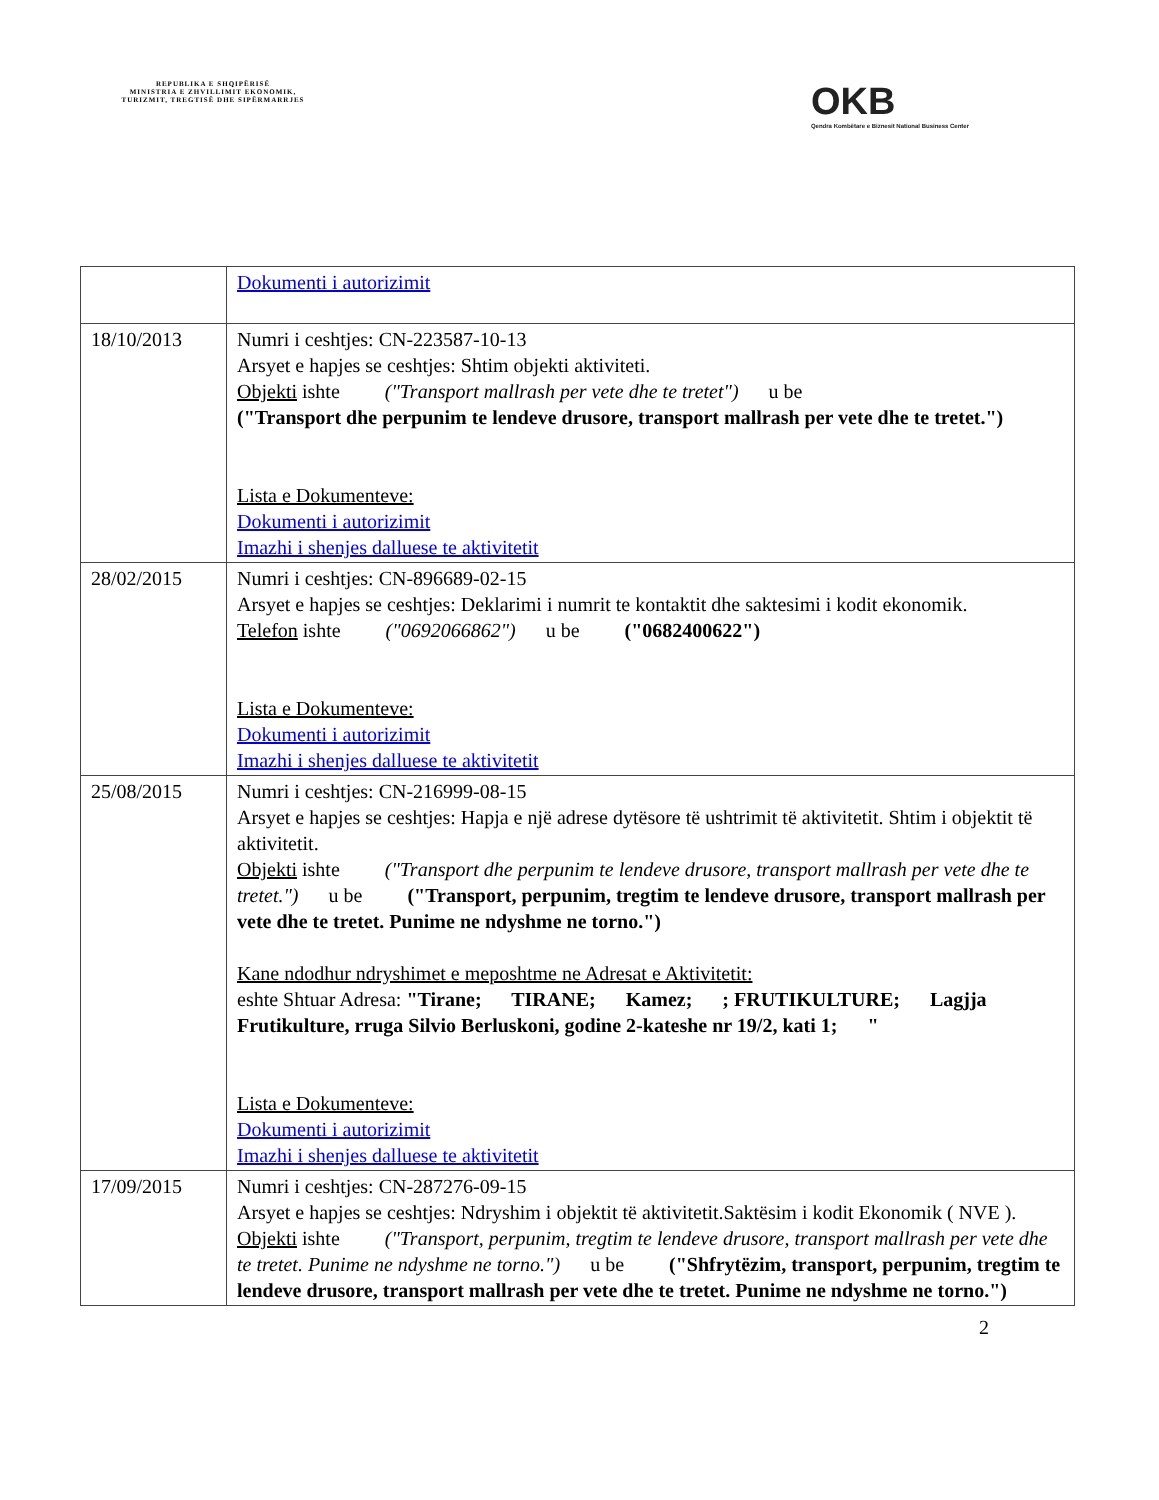REPUBLIKA E SHQIPËRISË
MINISTRIA E ZHVILLIMIT EKONOMIK, TURIZMIT, TREGTISË DHE SIPËRMARRJES
OKB
Qendra Kombëtare e Biznesit National Business Center
| | Dokumenti i autorizimit |
| 18/10/2013 | Numri i ceshtjes: CN-223587-10-13 Arsyet e hapjes se ceshtjes: Shtim objekti aktiviteti. Objekti ishte ("Transport mallrash per vete dhe te tretet") u be ("Transport dhe perpunim te lendeve drusore, transport mallrash per vete dhe te tretet.") Lista e Dokumenteve: Dokumenti i autorizimit Imazhi i shenjes dalluese te aktivitetit |
| 28/02/2015 | Numri i ceshtjes: CN-896689-02-15 Arsyet e hapjes se ceshtjes: Deklarimi i numrit te kontaktit dhe saktesimi i kodit ekonomik. Telefon ishte ("0692066862") u be ("0682400622") Lista e Dokumenteve: Dokumenti i autorizimit Imazhi i shenjes dalluese te aktivitetit |
| 25/08/2015 | Numri i ceshtjes: CN-216999-08-15 Arsyet e hapjes se ceshtjes: Hapja e një adrese dytësore të ushtrimit të aktivitetit. Shtim i objektit të aktivitetit. Objekti ishte ("Transport dhe perpunim te lendeve drusore, transport mallrash per vete dhe te tretet.") u be ("Transport, perpunim, tregtim te lendeve drusore, transport mallrash per vete dhe te tretet. Punime ne ndyshme ne torno.") Kane ndodhur ndryshimet e meposhtme ne Adresat e Aktivitetit: eshte Shtuar Adresa: "Tirane; TIRANE; Kamez; ; FRUTIKULTURE; Lagjja Frutikulture, rruga Silvio Berluskoni, godine 2-kateshe nr 19/2, kati 1; " Lista e Dokumenteve: Dokumenti i autorizimit Imazhi i shenjes dalluese te aktivitetit |
| 17/09/2015 | Numri i ceshtjes: CN-287276-09-15 Arsyet e hapjes se ceshtjes: Ndryshim i objektit të aktivitetit.Saktësim i kodit Ekonomik ( NVE ). Objekti ishte ("Transport, perpunim, tregtim te lendeve drusore, transport mallrash per vete dhe te tretet. Punime ne ndyshme ne torno.") u be ("Shfrytëzim, transport, perpunim, tregtim te lendeve drusore, transport mallrash per vete dhe te tretet. Punime ne ndyshme ne torno.") |
2